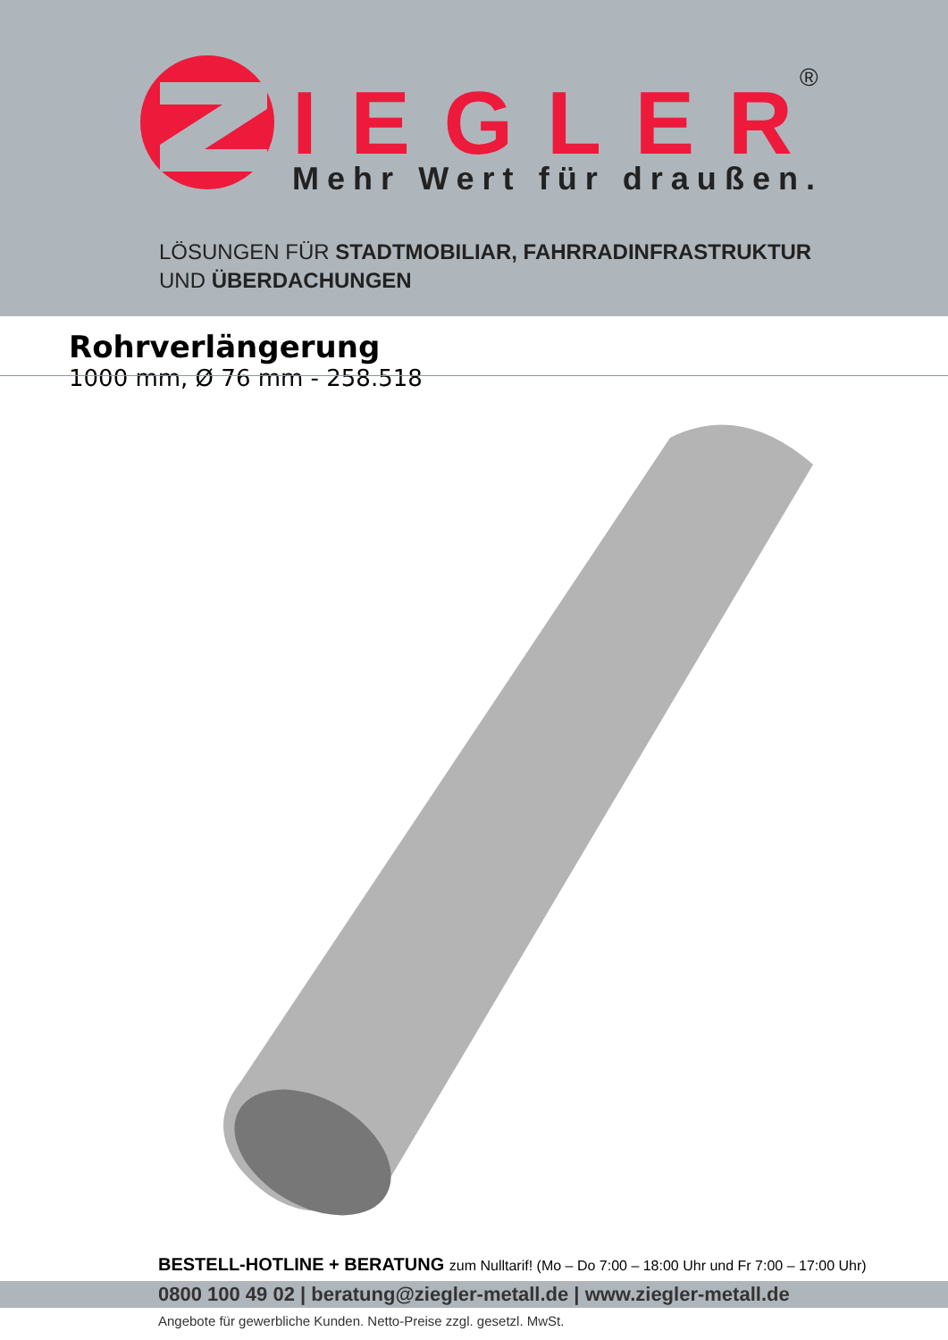IEGLER
Mehr Wert für draußen.
®
LÖSUNGEN FÜR STADTMOBILIAR, FAHRRADINFRASTRUKTUR
UND ÜBERDACHUNGEN
Rohrverlängerung
1000 mm, Ø 76 mm - 258.518
BESTELL-HOTLINE + BERATUNG zum Nulltarif! (Mo – Do 7:00 – 18:00 Uhr und Fr 7:00 – 17:00 Uhr)
0800 100 49 02 | beratung@ziegler-metall.de | www.ziegler-metall.de
Angebote für gewerbliche Kunden. Netto-Preise zzgl. gesetzl. MwSt.